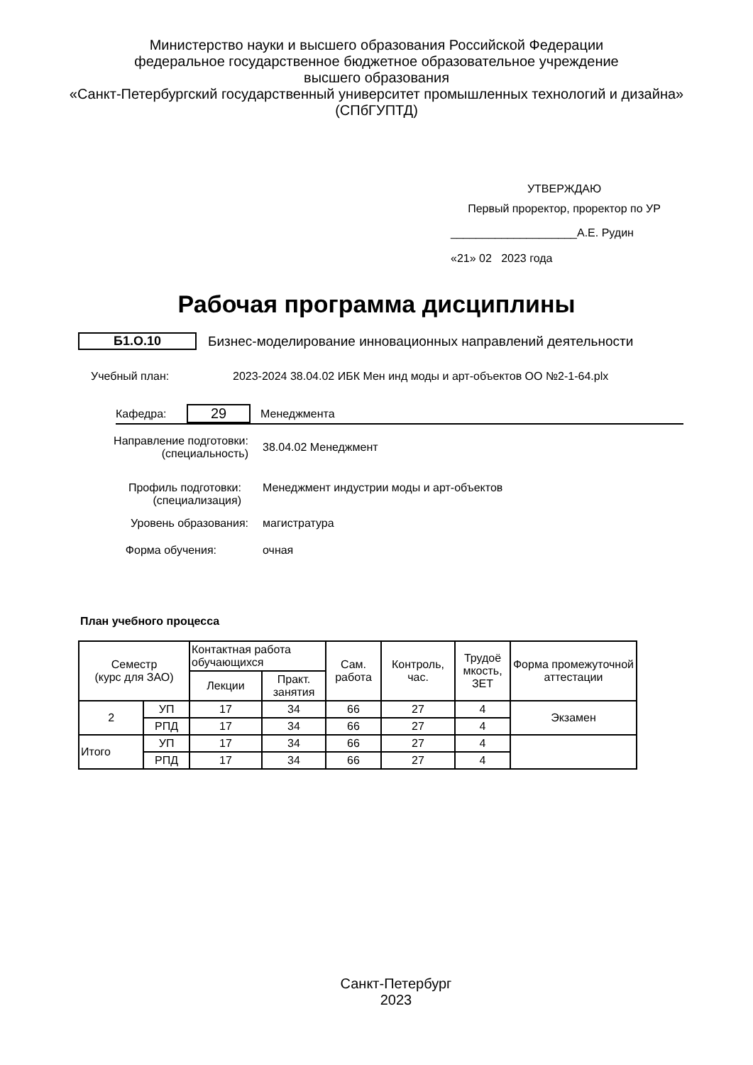Министерство науки и высшего образования Российской Федерации
федеральное государственное бюджетное образовательное учреждение
высшего образования
«Санкт-Петербургский государственный университет промышленных технологий и дизайна»
(СПбГУПТД)
УТВЕРЖДАЮ
Первый проректор, проректор по УР
____________________А.Е. Рудин
«21» 02 2023 года
Рабочая программа дисциплины
Б1.О.10 Бизнес-моделирование инновационных направлений деятельности
Учебный план: 2023-2024 38.04.02 ИБК Мен инд моды и арт-объектов ОО №2-1-64.plx
Кафедра: 29 Менеджмента
Направление подготовки:
(специальность) 38.04.02 Менеджмент
Профиль подготовки:
(специализация) Менеджмент индустрии моды и арт-объектов
Уровень образования: магистратура
Форма обучения: очная
План учебного процесса
| Семестр (курс для ЗАО) | | Контактная работа обучающихся | | Сам. работа | Контроль, час. | Трудоё мкость, ЗЕТ | Форма промежуточной аттестации |
| --- | --- | --- | --- | --- | --- | --- | --- |
| | | Лекции | Практ. занятия | | | | |
| 2 | УП | 17 | 34 | 66 | 27 | 4 | Экзамен |
| | РПД | 17 | 34 | 66 | 27 | 4 | |
| Итого | УП | 17 | 34 | 66 | 27 | 4 | |
| | РПД | 17 | 34 | 66 | 27 | 4 | |
Санкт-Петербург
2023